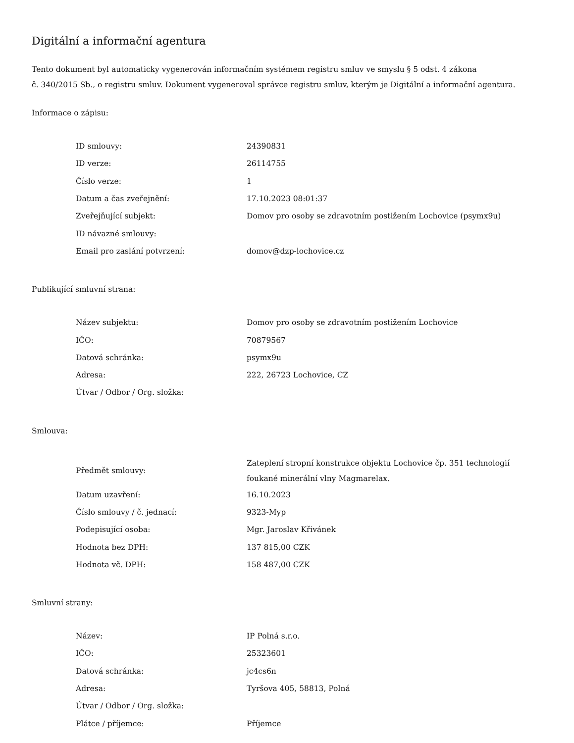Digitální a informační agentura
Tento dokument byl automaticky vygenerován informačním systémem registru smluv ve smyslu § 5 odst. 4 zákona
č. 340/2015 Sb., o registru smluv. Dokument vygeneroval správce registru smluv, kterým je Digitální a informační agentura.
Informace o zápisu:
| ID smlouvy: | 24390831 |
| ID verze: | 26114755 |
| Číslo verze: | 1 |
| Datum a čas zveřejnění: | 17.10.2023 08:01:37 |
| Zveřejňující subjekt: | Domov pro osoby se zdravotním postižením Lochovice (psymx9u) |
| ID návazné smlouvy: | |
| Email pro zaslání potvrzení: | domov@dzp-lochovice.cz |
Publikující smluvní strana:
| Název subjektu: | Domov pro osoby se zdravotním postižením Lochovice |
| IČO: | 70879567 |
| Datová schránka: | psymx9u |
| Adresa: | 222, 26723 Lochovice, CZ |
| Útvar / Odbor / Org. složka: | |
Smlouva:
| Předmět smlouvy: | Zateplení stropní konstrukce objektu Lochovice čp. 351 technologií foukané minerální vlny Magmarelax. |
| Datum uzavření: | 16.10.2023 |
| Číslo smlouvy / č. jednací: | 9323-Myp |
| Podepisující osoba: | Mgr. Jaroslav Křivánek |
| Hodnota bez DPH: | 137 815,00 CZK |
| Hodnota vč. DPH: | 158 487,00 CZK |
Smluvní strany:
| Název: | IP Polná s.r.o. |
| IČO: | 25323601 |
| Datová schránka: | jc4cs6n |
| Adresa: | Tyršova 405, 58813, Polná |
| Útvar / Odbor / Org. složka: | |
| Plátce / příjemce: | Příjemce |